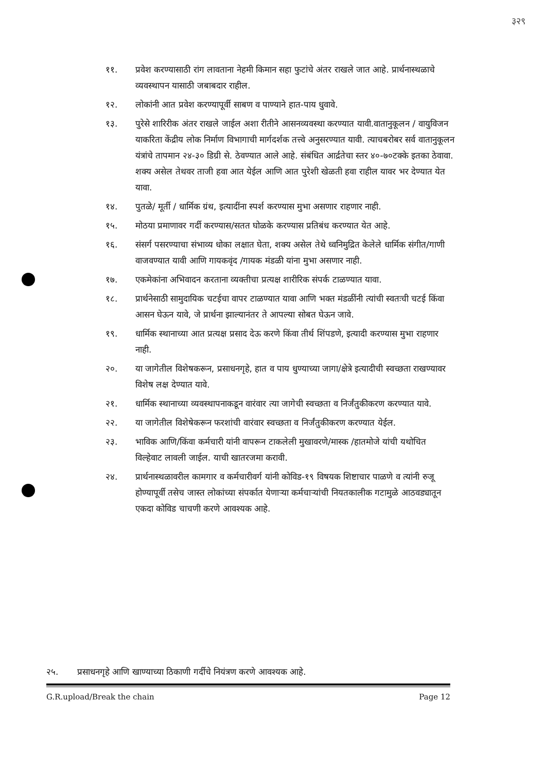३२९
११. प्रवेश करण्यासाठी रांग लावताना नेहमी किमान सहा फुटांचे अंतर राखले जात आहे. प्रार्थनास्थळाचे व्यवस्थापन यासाठी जबाबदार राहील.
१२. लोकांनी आत प्रवेश करण्यापूर्वी साबण व पाण्याने हात-पाय धुवावे.
१३. पुरेसे शारिरीक अंतर राखले जाईल अशा रीतीने आसनव्यवस्था करण्यात यावी.वातानुकूलन / वायुविजन याकरिता केंद्रीय लोक निर्माण विभागाची मार्गदर्शक तत्त्वे अनुसरण्यात यावी. त्याचबरोबर सर्व वातानुकूलन यंत्रांचे तापमान २४-३० डिग्री से. ठेवण्यात आले आहे. संबंधित आर्द्रतेचा स्तर ४०-७०टक्के इतका ठेवावा. शक्य असेल तेथवर ताजी हवा आत येईल आणि आत पुरेशी खेळती हवा राहील यावर भर देण्यात येत यावा.
१४. पुतळे/ मूर्ती / धार्मिक ग्रंथ, इत्यादींना स्पर्श करण्यास मुभा असणार राहणार नाही.
१५. मोठया प्रमाणावर गर्दी करण्यास/सतत घोळके करण्यास प्रतिबंध करण्यात येत आहे.
१६. संसर्ग पसरण्याचा संभाव्य धोका लक्षात घेता, शक्य असेल तेथे ध्वनिमुद्रित केलेले धार्मिक संगीत/गाणी वाजवण्यात यावी आणि गायकवृंद /गायक मंडळी यांना मुभा असणार नाही.
१७. एकमेकांना अभिवादन करताना व्यक्तीचा प्रत्यक्ष शारीरिक संपर्क टाळण्यात यावा.
१८. प्रार्थनेसाठी सामुदायिक चटईचा वापर टाळण्यात यावा आणि भक्त मंडळींनी त्यांची स्वतःची चटई किंवा आसन घेऊन यावे, जे प्रार्थना झाल्यानंतर ते आपल्या सोबत घेऊन जावे.
१९. धार्मिक स्थानाच्या आत प्रत्यक्ष प्रसाद देऊ करणे किंवा तीर्थ शिंपडणे, इत्यादी करण्यास मुभा राहणार नाही.
२०. या जागेतील विशेषकरून, प्रसाधनगृहे, हात व पाय धुण्याच्या जागा/क्षेत्रे इत्यादीची स्वच्छता राखण्यावर विशेष लक्ष देण्यात यावे.
२१. धार्मिक स्थानाच्या व्यवस्थापनाकडून वारंवार त्या जागेची स्वच्छता व निर्जंतुकीकरण करण्यात यावे.
२२. या जागेतील विशेषेकरून फरशांची वारंवार स्वच्छता व निर्जंतुकीकरण करण्यात येईल.
२३. भाविक आणि/किंवा कर्मचारी यांनी वापरून टाकलेली मुखावरणे/मास्क /हातमोजे यांची यथोचित विल्हेवाट लावली जाईल. याची खातरजमा करावी.
२४. प्रार्थनास्थळावरील कामगार व कर्मचारीवर्ग यांनी कोविड-१९ विषयक शिष्टाचार पाळणे व त्यांनी रुजू होण्यापूर्वी तसेच जास्त लोकांच्या संपर्कात येणाऱ्या कर्मचाऱ्यांची नियतकालीक गटामुळे आठवड्यातून एकदा कोविड चाचणी करणे आवश्यक आहे.
२५. प्रसाधनगृहे आणि खाण्याच्या ठिकाणी गर्दीचे नियंत्रण करणे आवश्यक आहे.
G.R.upload/Break the chain Page 12